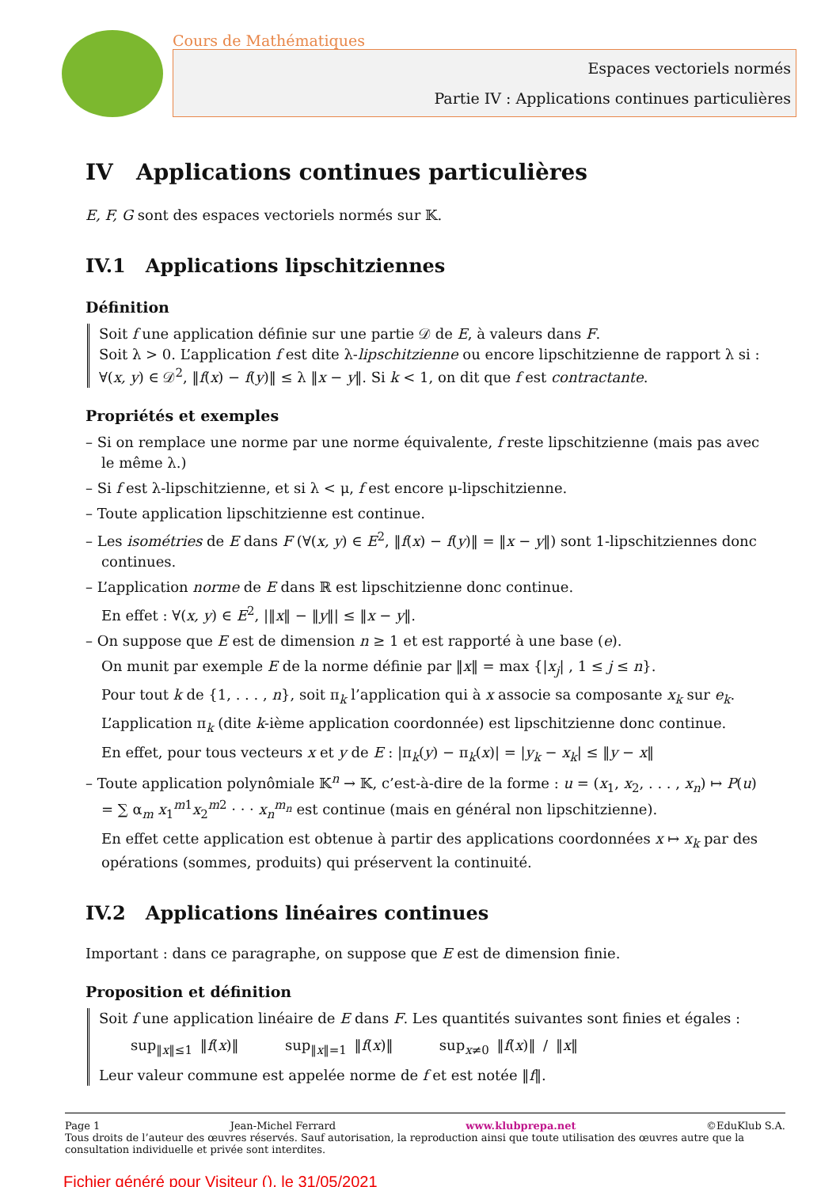Cours de Mathématiques
Espaces vectoriels normés
Partie IV : Applications continues particulières
IV Applications continues particulières
E, F, G sont des espaces vectoriels normés sur 𝕂.
IV.1 Applications lipschitziennes
Définition
Soit f une application définie sur une partie 𝒟 de E, à valeurs dans F.
Soit λ > 0. L’application f est dite λ-lipschitzienne ou encore lipschitzienne de rapport λ si : ∀(x, y) ∈ 𝒟<sup>2</sup>, ‖f(x) − f(y)‖ ≤ λ ‖x − y‖. Si k < 1, on dit que f est contractante.
Propriétés et exemples
– Si on remplace une norme par une norme équivalente, f reste lipschitzienne (mais pas avec le même λ.)
– Si f est λ-lipschitzienne, et si λ < μ, f est encore μ-lipschitzienne.
– Toute application lipschitzienne est continue.
– Les isométries de E dans F (∀(x, y) ∈ E<sup>2</sup>, ‖f(x) − f(y)‖ = ‖x − y‖) sont 1-lipschitziennes donc continues.
– L’application norme de E dans ℝ est lipschitzienne donc continue.
En effet : ∀(x, y) ∈ E<sup>2</sup>, |‖x‖ − ‖y‖| ≤ ‖x − y‖.
– On suppose que E est de dimension n ≥ 1 et est rapporté à une base (e).
On munit par exemple E de la norme définie par ‖x‖ = max {|x<sub>j</sub>| , 1 ≤ j ≤ n}.
Pour tout k de {1, . . . , n}, soit π<sub>k</sub> l’application qui à x associe sa composante x<sub>k</sub> sur e<sub>k</sub>.
L’application π<sub>k</sub> (dite k-ième application coordonnée) est lipschitzienne donc continue.
En effet, pour tous vecteurs x et y de E : |π<sub>k</sub>(y) − π<sub>k</sub>(x)| = |y<sub>k</sub> − x<sub>k</sub>| ≤ ‖y − x‖
– Toute application polynômiale 𝕂<sup>n</sup> → 𝕂, c’est-à-dire de la forme : u = (x<sub>1</sub>, x<sub>2</sub>, . . . , x<sub>n</sub>) ↦ P(u) = ∑ α<sub>m</sub> x<sub>1</sub><sup>m1</sup>x<sub>2</sub><sup>m2</sup> · · · x<sub>n</sub><sup>m<sub>n</sub></sup> est continue (mais en général non lipschitzienne).
En effet cette application est obtenue à partir des applications coordonnées x ↦ x<sub>k</sub> par des opérations (sommes, produits) qui préservent la continuité.
IV.2 Applications linéaires continues
Important : dans ce paragraphe, on suppose que E est de dimension finie.
Proposition et définition
Soit f une application linéaire de E dans F. Les quantités suivantes sont finies et égales :
sup<sub>‖x‖≤1</sub> ‖f(x)‖ sup<sub>‖x‖=1</sub> ‖f(x)‖ sup<sub>x≠0</sub> ‖f(x)‖ / ‖x‖
Leur valeur commune est appelée norme de f et est notée ‖f‖.
Page 1 Jean-Michel Ferrard www.klubprepa.net ©EduKlub S.A.
Tous droits de l’auteur des œuvres réservés. Sauf autorisation, la reproduction ainsi que toute utilisation des œuvres autre que la consultation individuelle et privée sont interdites.
Fichier généré pour Visiteur (), le 31/05/2021